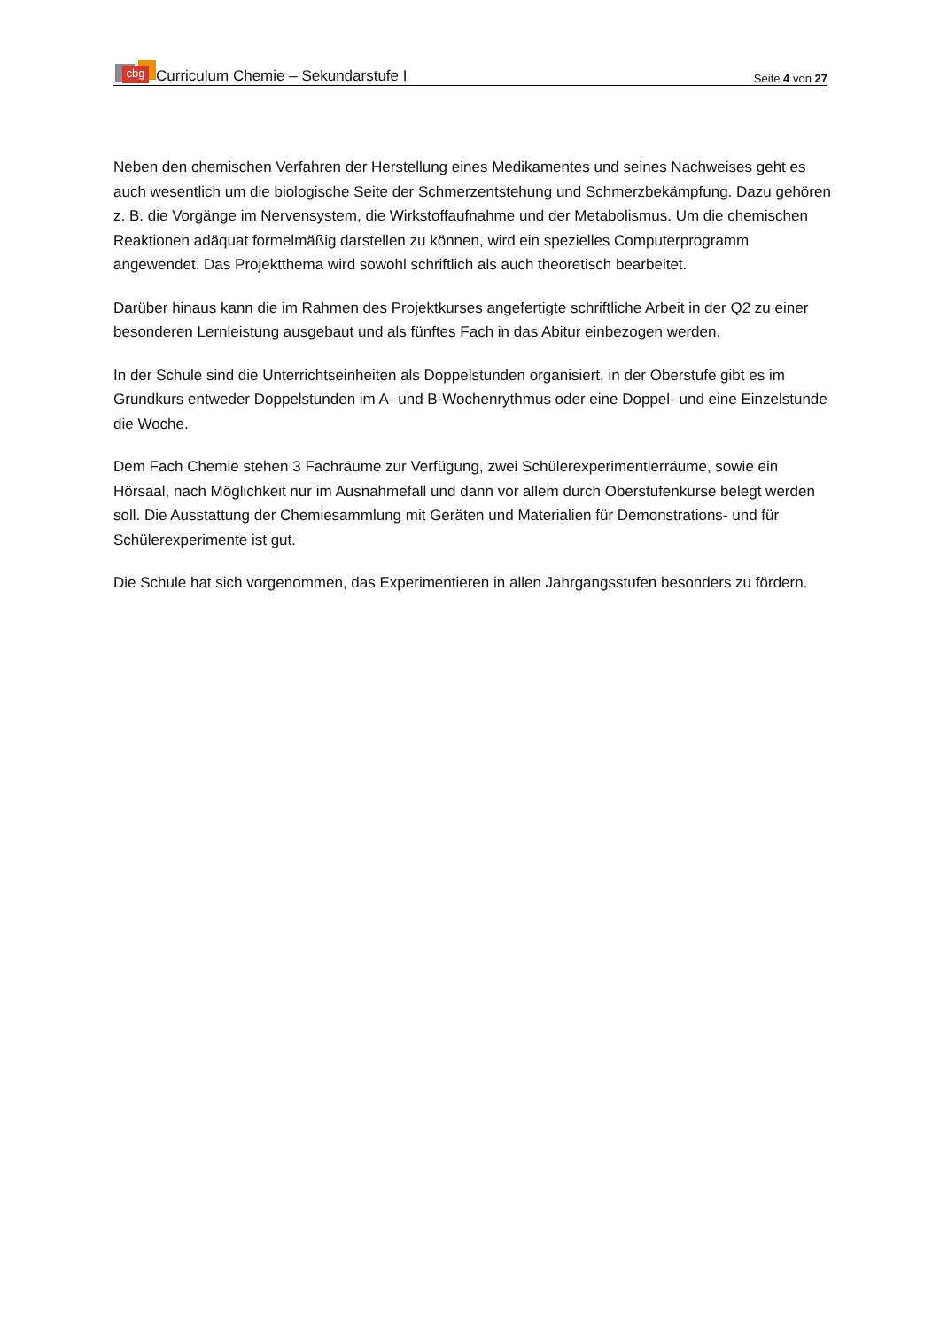cbg Curriculum Chemie – Sekundarstufe I
Seite 4 von 27
Neben den chemischen Verfahren der Herstellung eines Medikamentes und seines Nachweises geht es auch wesentlich um die biologische Seite der Schmerzentstehung und Schmerzbekämpfung. Dazu gehören z. B. die Vorgänge im Nervensystem, die Wirkstoffaufnahme und der Metabolismus. Um die chemischen Reaktionen adäquat formelmäßig darstellen zu können, wird ein spezielles Computerprogramm angewendet. Das Projektthema wird sowohl schriftlich als auch theoretisch bearbeitet.
Darüber hinaus kann die im Rahmen des Projektkurses angefertigte schriftliche Arbeit in der Q2 zu einer besonderen Lernleistung ausgebaut und als fünftes Fach in das Abitur einbezogen werden.
In der Schule sind die Unterrichtseinheiten als Doppelstunden organisiert, in der Oberstufe gibt es im Grundkurs entweder Doppelstunden im A- und B-Wochenrythmus oder eine Doppel- und eine Einzelstunde die Woche.
Dem Fach Chemie stehen 3 Fachräume zur Verfügung, zwei Schülerexperimentierräume, sowie ein Hörsaal, nach Möglichkeit nur im Ausnahmefall und dann vor allem durch Oberstufenkurse belegt werden soll. Die Ausstattung der Chemiesammlung mit Geräten und Materialien für Demonstrations- und für Schülerexperimente ist gut.
Die Schule hat sich vorgenommen, das Experimentieren in allen Jahrgangsstufen besonders zu fördern.